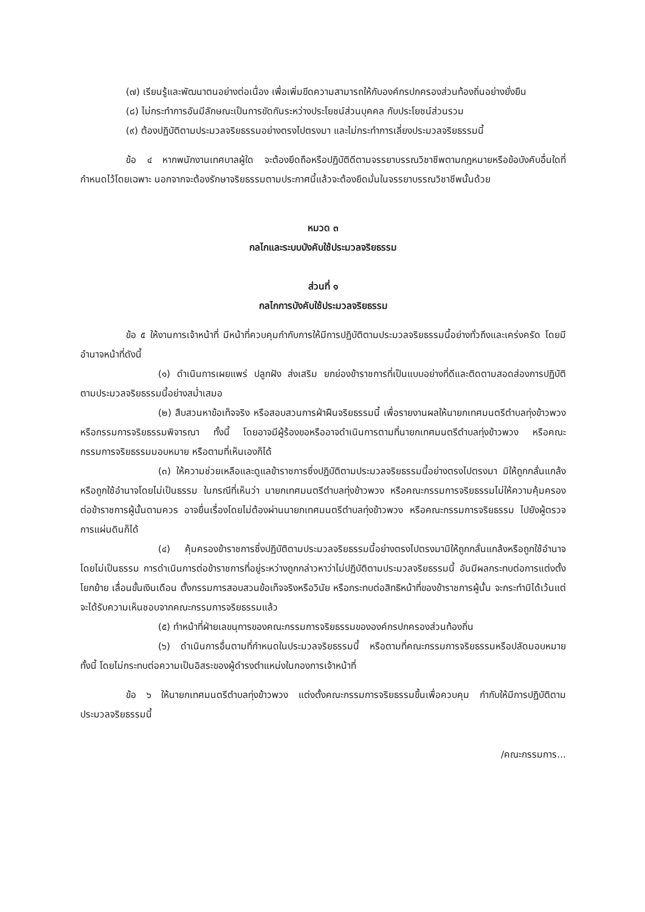(๗) เรียนรู้และพัฒนาตนอย่างต่อเนื่อง เพื่อเพิ่มขีดความสามารถให้กับองค์กรปกครองส่วนท้องถิ่นอย่างยั่งยืน
(๘) ไม่กระทำการอันมีลักษณะเป็นการขัดกันระหว่างประโยชน์ส่วนบุคคล กับประโยชน์ส่วนรวม
(๙) ต้องปฏิบัติตามประมวลจริยธรรมอย่างตรงไปตรงมา และไม่กระทำการเลี่ยงประมวลจริยธรรมนี้
ข้อ ๔ หากพนักงานเทศบาลผู้ใด จะต้องยึดถือหรือปฏิบัติดีตามจรรยาบรรณวิชาชีพตามกฎหมายหรือข้อบังคับอื่นใดที่กำหนดไว้โดยเฉพาะ นอกจากจะต้องรักษาจริยธรรมตามประกาศนี้แล้วจะต้องยึดมั่นในจรรยาบรรณวิชาชีพนั้นด้วย
หมวด ๓
กลไกและระบบบังคับใช้ประมวลจริยธรรม
ส่วนที่ ๑
กลไกการบังคับใช้ประมวลจริยธรรม
ข้อ ๕ ให้งานการเจ้าหน้าที่ มีหน้าที่ควบคุมกำกับการให้มีการปฏิบัติตามประมวลจริยธรรมนี้อย่างทั่วถึงและเคร่งครัด โดยมีอำนาจหน้าที่ดังนี้
(๑) ดำเนินการเผยแพร่ ปลูกฝัง ส่งเสริม ยกย่องข้าราชการที่เป็นแบบอย่างที่ดีและติดตามสอดส่องการปฏิบัติตามประมวลจริยธรรมนี้อย่างสม่ำเสมอ
(๒) สืบสวนหาข้อเท็จจริง หรือสอบสวนการฝ่าฝืนจริยธรรมนี้ เพื่อรายงานผลให้นายกเทศมนตรีตำบลทุ่งข้าวพวง หรือกรรมการจริยธรรมพิจารณา ทั้งนี้ โดยอาจมีผู้ร้องขอหรืออาจดำเนินการตามที่นายกเทศมนตรีตำบลทุ่งข้าวพวง หรือคณะกรรมการจริยธรรมมอบหมาย หรือตามที่เห็นเองก็ได้
(๓) ให้ความช่วยเหลือและดูแลข้าราชการซึ่งปฏิบัติตามประมวลจริยธรรมนี้อย่างตรงไปตรงมา มิให้ถูกกลั่นแกล้ง หรือถูกใช้อำนาจโดยไม่เป็นธรรม ในกรณีที่เห็นว่า นายกเทศมนตรีตำบลทุ่งข้าวพวง หรือคณะกรรมการจริยธรรมไม่ให้ความคุ้มครองต่อข้าราชการผู้นั้นตามควร อาจยื่นเรื่องโดยไม่ต้องผ่านนายกเทศมนตรีตำบลทุ่งข้าวพวง หรือคณะกรรมการจริยธรรม ไปยังผู้ตรวจการแผ่นดินก็ได้
(๔) คุ้มครองข้าราชการซึ่งปฏิบัติตามประมวลจริยธรรมนี้อย่างตรงไปตรงมามิให้ถูกกลั่นแกล้งหรือถูกใช้อำนาจโดยไม่เป็นธรรม การดำเนินการต่อข้าราชการที่อยู่ระหว่างถูกกล่าวหาว่าไม่ปฏิบัติตามประมวลจริยธรรมนี้ อันมีผลกระทบต่อการแต่งตั้ง โยกย้าย เลื่อนขั้นเงินเดือน ตั้งกรรมการสอบสวนข้อเท็จจริงหรือวินัย หรือกระทบต่อสิทธิหน้าที่ของข้าราชการผู้นั้น จะกระทำมิได้เว้นแต่จะได้รับความเห็นชอบจากคณะกรรมการจริยธรรมแล้ว
(๕) ทำหน้าที่ฝ่ายเลขนุการของคณะกรรมการจริยธรรมขององค์กรปกครองส่วนท้องถิ่น
(๖) ดำเนินการอื่นตามที่กำหนดในประมวลจริยธรรมนี้ หรือตามที่คณะกรรมการจริยธรรมหรือปลัดมอบหมาย ทั้งนี้ โดยไม่กระทบต่อความเป็นอิสระของผู้ดำรงตำแหน่งในกองการเจ้าหน้าที่
ข้อ ๖ ให้นายกเทศมนตรีตำบลทุ่งข้าวพวง แต่งตั้งคณะกรรมการจริยธรรมขึ้นเพื่อควบคุม กำกับให้มีการปฏิบัติตามประมวลจริยธรรมนี้
/คณะกรรมการ...